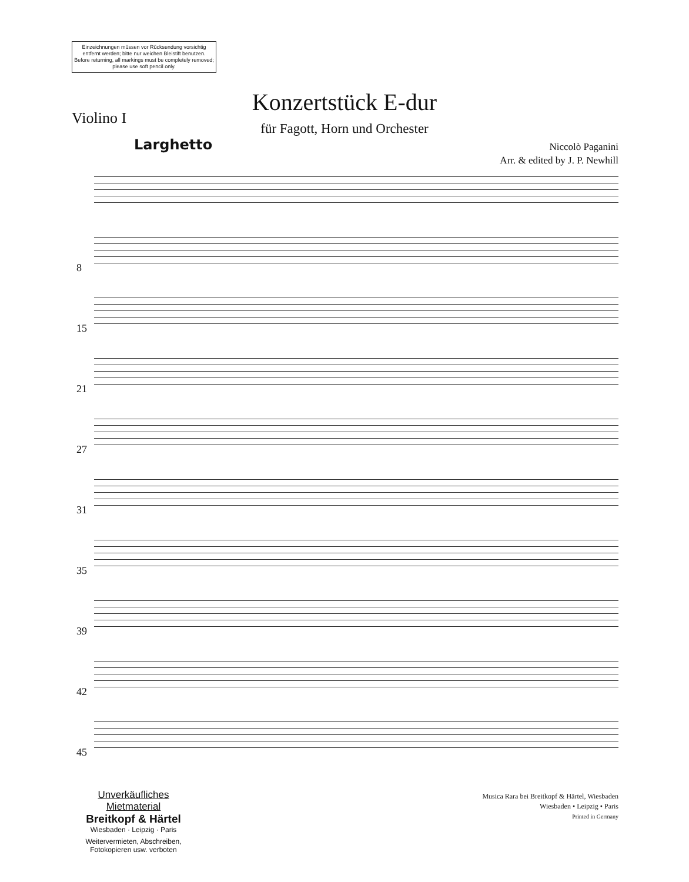Einzeichnungen müssen vor Rücksendung vorsichtig entfernt werden; bitte nur weichen Bleistift benutzen.
Before returning, all markings must be completely removed; please use soft pencil only.
Konzertstück E-dur
für Fagott, Horn und Orchester
Violino I
Larghetto
Niccolò Paganini
Arr. & edited by J. P. Newhill
8
15
21
27
31
35
39
42
45
Unverkäufliches Mietmaterial
Breitkopf & Härtel
Wiesbaden · Leipzig · Paris
Weitervermieten, Abschreiben,
Fotokopieren usw. verboten
Musica Rara bei Breitkopf & Härtel, Wiesbaden
Wiesbaden • Leipzig • Paris
Printed in Germany